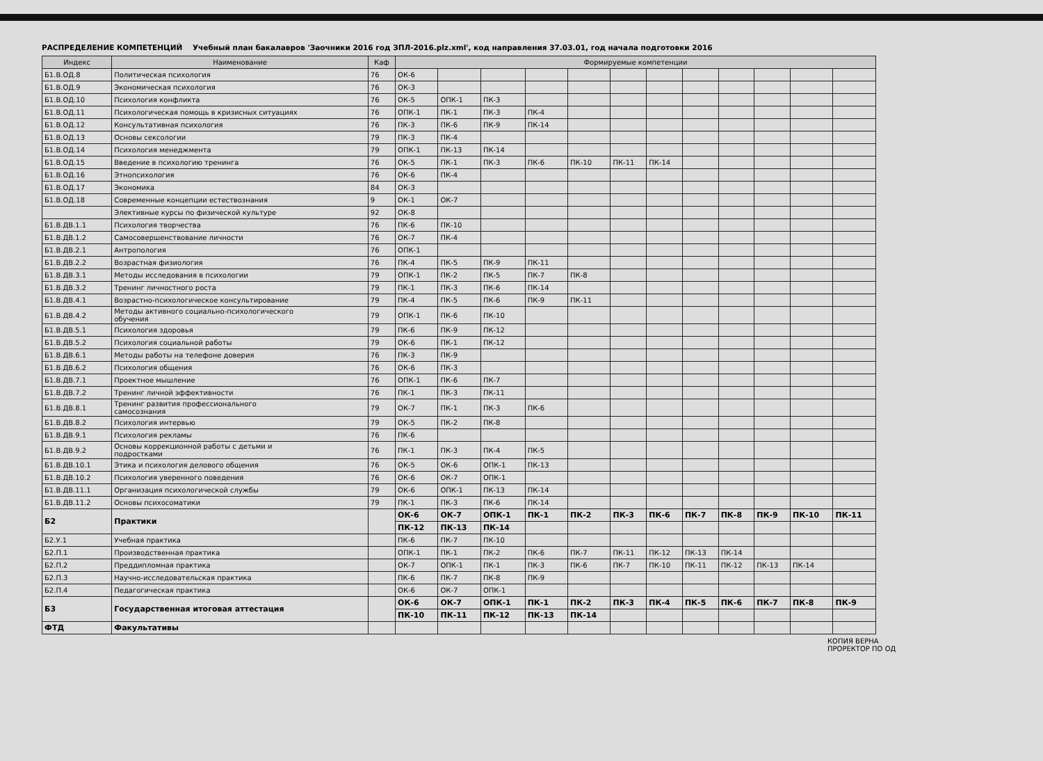РАСПРЕДЕЛЕНИЕ КОМПЕТЕНЦИЙ Учебный план бакалавров 'Заочники 2016 год ЗПЛ-2016.plz.xml', код направления 37.03.01, год начала подготовки 2016
| Индекс | Наименование | Каф | Формируемые компетенции | | | | | | | | | | | |
| --- | --- | --- | --- | --- | --- | --- | --- | --- | --- | --- | --- | --- | --- | --- |
| Б1.В.ОД.8 | Политическая психология | 76 | ОК-6 | | | | | | | | | | | |
| Б1.В.ОД.9 | Экономическая психология | 76 | ОК-3 | | | | | | | | | | | |
| Б1.В.ОД.10 | Психология конфликта | 76 | ОК-5 | ОПК-1 | ПК-3 | | | | | | | | | |
| Б1.В.ОД.11 | Психологическая помощь в кризисных ситуациях | 76 | ОПК-1 | ПК-1 | ПК-3 | ПК-4 | | | | | | | | |
| Б1.В.ОД.12 | Консультативная психология | 76 | ПК-3 | ПК-6 | ПК-9 | ПК-14 | | | | | | | | |
| Б1.В.ОД.13 | Основы сексологии | 79 | ПК-3 | ПК-4 | | | | | | | | | | |
| Б1.В.ОД.14 | Психология менеджмента | 79 | ОПК-1 | ПК-13 | ПК-14 | | | | | | | | | |
| Б1.В.ОД.15 | Введение в психологию тренинга | 76 | ОК-5 | ПК-1 | ПК-3 | ПК-6 | ПК-10 | ПК-11 | ПК-14 | | | | | |
| Б1.В.ОД.16 | Этнопсихология | 76 | ОК-6 | ПК-4 | | | | | | | | | | |
| Б1.В.ОД.17 | Экономика | 84 | ОК-3 | | | | | | | | | | | |
| Б1.В.ОД.18 | Современные концепции естествознания | 9 | ОК-1 | ОК-7 | | | | | | | | | | |
| | Элективные курсы по физической культуре | 92 | ОК-8 | | | | | | | | | | | |
| Б1.В.ДВ.1.1 | Психология творчества | 76 | ПК-6 | ПК-10 | | | | | | | | | | |
| Б1.В.ДВ.1.2 | Самосовершенствование личности | 76 | ОК-7 | ПК-4 | | | | | | | | | | |
| Б1.В.ДВ.2.1 | Антропология | 76 | ОПК-1 | | | | | | | | | | | |
| Б1.В.ДВ.2.2 | Возрастная физиология | 76 | ПК-4 | ПК-5 | ПК-9 | ПК-11 | | | | | | | | |
| Б1.В.ДВ.3.1 | Методы исследования в психологии | 79 | ОПК-1 | ПК-2 | ПК-5 | ПК-7 | ПК-8 | | | | | | | |
| Б1.В.ДВ.3.2 | Тренинг личностного роста | 79 | ПК-1 | ПК-3 | ПК-6 | ПК-14 | | | | | | | | |
| Б1.В.ДВ.4.1 | Возрастно-психологическое консультирование | 79 | ПК-4 | ПК-5 | ПК-6 | ПК-9 | ПК-11 | | | | | | | |
| Б1.В.ДВ.4.2 | Методы активного социально-психологического обучения | 79 | ОПК-1 | ПК-6 | ПК-10 | | | | | | | | | |
| Б1.В.ДВ.5.1 | Психология здоровья | 79 | ПК-6 | ПК-9 | ПК-12 | | | | | | | | | |
| Б1.В.ДВ.5.2 | Психология социальной работы | 79 | ОК-6 | ПК-1 | ПК-12 | | | | | | | | | |
| Б1.В.ДВ.6.1 | Методы работы на телефоне доверия | 76 | ПК-3 | ПК-9 | | | | | | | | | | |
| Б1.В.ДВ.6.2 | Психология общения | 76 | ОК-6 | ПК-3 | | | | | | | | | | |
| Б1.В.ДВ.7.1 | Проектное мышление | 76 | ОПК-1 | ПК-6 | ПК-7 | | | | | | | | | |
| Б1.В.ДВ.7.2 | Тренинг личной эффективности | 76 | ПК-1 | ПК-3 | ПК-11 | | | | | | | | | |
| Б1.В.ДВ.8.1 | Тренинг развития профессионального самосознания | 79 | ОК-7 | ПК-1 | ПК-3 | ПК-6 | | | | | | | | |
| Б1.В.ДВ.8.2 | Психология интервью | 79 | ОК-5 | ПК-2 | ПК-8 | | | | | | | | | |
| Б1.В.ДВ.9.1 | Психология рекламы | 76 | ПК-6 | | | | | | | | | | | |
| Б1.В.ДВ.9.2 | Основы коррекционной работы с детьми и подростками | 76 | ПК-1 | ПК-3 | ПК-4 | ПК-5 | | | | | | | | |
| Б1.В.ДВ.10.1 | Этика и психология делового общения | 76 | ОК-5 | ОК-6 | ОПК-1 | ПК-13 | | | | | | | | |
| Б1.В.ДВ.10.2 | Психология уверенного поведения | 76 | ОК-6 | ОК-7 | ОПК-1 | | | | | | | | | |
| Б1.В.ДВ.11.1 | Организация психологической службы | 79 | ОК-6 | ОПК-1 | ПК-13 | ПК-14 | | | | | | | | |
| Б1.В.ДВ.11.2 | Основы психосоматики | 79 | ПК-1 | ПК-3 | ПК-6 | ПК-14 | | | | | | | | |
| Б2 | Практики | | ОК-6 | ОК-7 | ОПК-1 | ПК-1 | ПК-2 | ПК-3 | ПК-6 | ПК-7 | ПК-8 | ПК-9 | ПК-10 | ПК-11 |
| | | | ПК-12 | ПК-13 | ПК-14 | | | | | | | | | |
| Б2.У.1 | Учебная практика | | ПК-6 | ПК-7 | ПК-10 | | | | | | | | | |
| Б2.П.1 | Производственная практика | | ОПК-1 | ПК-1 | ПК-2 | ПК-6 | ПК-7 | ПК-11 | ПК-12 | ПК-13 | ПК-14 | | | |
| Б2.П.2 | Преддипломная практика | | ОК-7 | ОПК-1 | ПК-1 | ПК-3 | ПК-6 | ПК-7 | ПК-10 | ПК-11 | ПК-12 | ПК-13 | ПК-14 | |
| Б2.П.3 | Научно-исследовательская практика | | ПК-6 | ПК-7 | ПК-8 | ПК-9 | | | | | | | | |
| Б2.П.4 | Педагогическая практика | | ОК-6 | ОК-7 | ОПК-1 | | | | | | | | | |
| Б3 | Государственная итоговая аттестация | | ОК-6 | ОК-7 | ОПК-1 | ПК-1 | ПК-2 | ПК-3 | ПК-4 | ПК-5 | ПК-6 | ПК-7 | ПК-8 | ПК-9 |
| | | | ПК-10 | ПК-11 | ПК-12 | ПК-13 | ПК-14 | | | | | | | |
| ФТД | Факультативы | | | | | | | | | | | | | |
КОПИЯ ВЕРНА
ПРОРЕКТОР ПО ОД